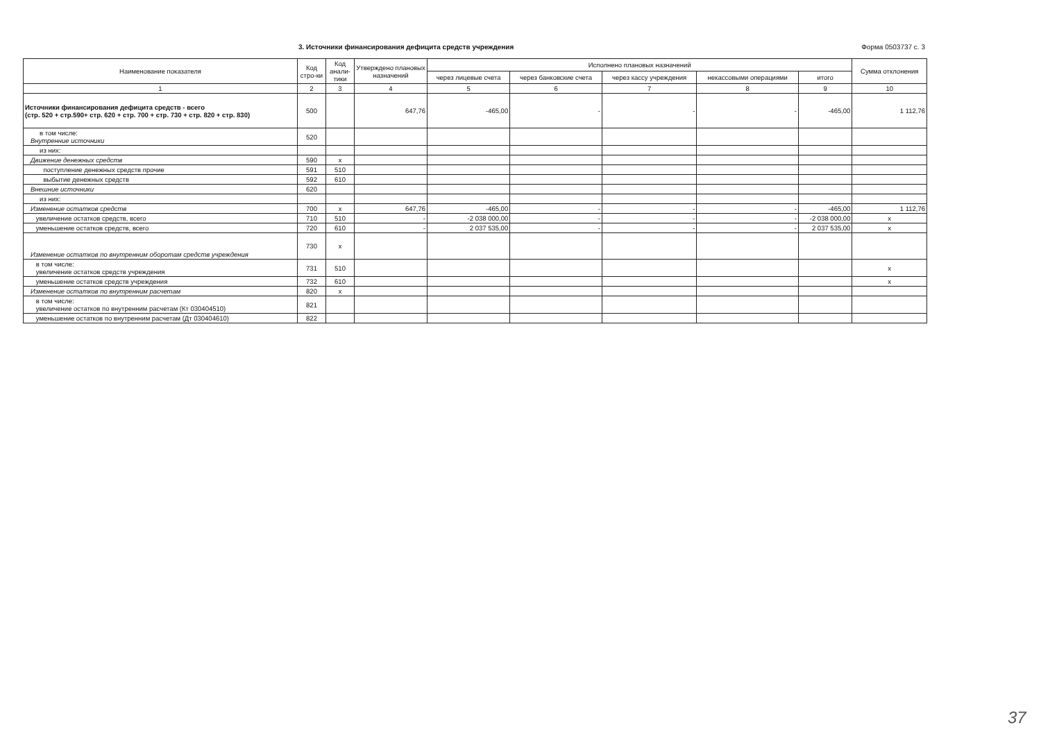3. Источники финансирования дефицита средств учреждения Форма 0503737 с. 3
| Наименование показателя | Код стро-ки | Код анали-тики | Утверждено плановых назначений | Исполнено плановых назначений | | | | | Сумма отклонения |
| --- | --- | --- | --- | --- | --- | --- | --- | --- | --- |
| | | | | через лицевые счета | через банковские счета | через кассу учреждения | некассовыми операциями | итого | |
| 1 | 2 | 3 | 4 | 5 | 6 | 7 | 8 | 9 | 10 |
| Источники финансирования дефицита средств - всего (стр. 520 + стр.590+ стр. 620 + стр. 700 + стр. 730 + стр. 820 + стр. 830) | 500 | | 647,76 | -465,00 | - | - | - | -465,00 | 1 112,76 |
| в том числе: Внутренние источники | 520 | | | | | | | | |
| из них: | | | | | | | | | |
| Движение денежных средств | 590 | x | | | | | | | |
| поступление денежных средств прочие | 591 | 510 | | | | | | | |
| выбытие денежных средств | 592 | 610 | | | | | | | |
| Внешние источники | 620 | | | | | | | | |
| из них: | | | | | | | | | |
| Изменение остатков средств | 700 | x | 647,76 | -465,00 | - | - | - | -465,00 | 1 112,76 |
| увеличение остатков средств, всего | 710 | 510 | - | -2 038 000,00 | - | - | - | -2 038 000,00 | x |
| уменьшение остатков средств, всего | 720 | 610 | - | 2 037 535,00 | - | - | - | 2 037 535,00 | x |
| Изменение остатков по внутренним оборотам средств учреждения | 730 | x | | | | | | | |
| в том числе: увеличение остатков средств учреждения | 731 | 510 | | | | | | | x |
| уменьшение остатков средств учреждения | 732 | 610 | | | | | | | x |
| Изменение остатков по внутренним расчетам | 820 | x | | | | | | | |
| в том числе: увеличение остатков по внутренним расчетам (Кт 030404510) | 821 | | | | | | | | |
| уменьшение остатков по внутренним расчетам (Дт 030404610) | 822 | | | | | | | | |
37